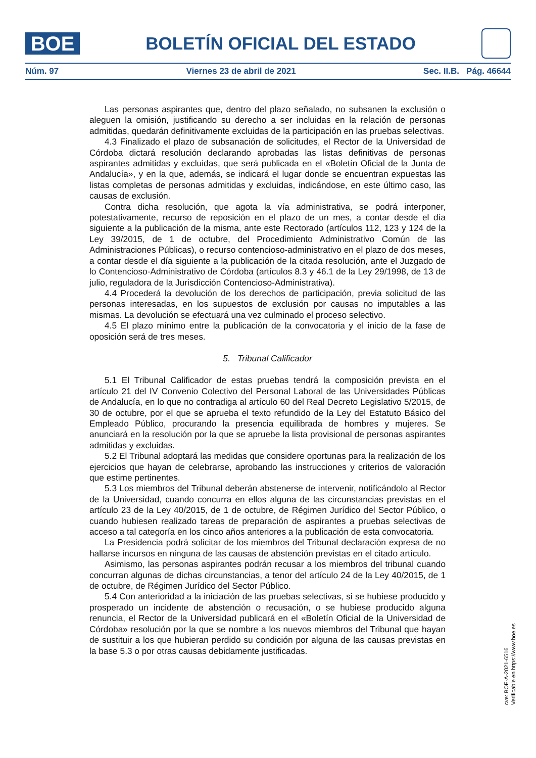BOE
BOLETÍN OFICIAL DEL ESTADO
Núm. 97 Viernes 23 de abril de 2021 Sec. II.B. Pág. 46644
Las personas aspirantes que, dentro del plazo señalado, no subsanen la exclusión o aleguen la omisión, justificando su derecho a ser incluidas en la relación de personas admitidas, quedarán definitivamente excluidas de la participación en las pruebas selectivas.
4.3 Finalizado el plazo de subsanación de solicitudes, el Rector de la Universidad de Córdoba dictará resolución declarando aprobadas las listas definitivas de personas aspirantes admitidas y excluidas, que será publicada en el «Boletín Oficial de la Junta de Andalucía», y en la que, además, se indicará el lugar donde se encuentran expuestas las listas completas de personas admitidas y excluidas, indicándose, en este último caso, las causas de exclusión.
Contra dicha resolución, que agota la vía administrativa, se podrá interponer, potestativamente, recurso de reposición en el plazo de un mes, a contar desde el día siguiente a la publicación de la misma, ante este Rectorado (artículos 112, 123 y 124 de la Ley 39/2015, de 1 de octubre, del Procedimiento Administrativo Común de las Administraciones Públicas), o recurso contencioso-administrativo en el plazo de dos meses, a contar desde el día siguiente a la publicación de la citada resolución, ante el Juzgado de lo Contencioso-Administrativo de Córdoba (artículos 8.3 y 46.1 de la Ley 29/1998, de 13 de julio, reguladora de la Jurisdicción Contencioso-Administrativa).
4.4 Procederá la devolución de los derechos de participación, previa solicitud de las personas interesadas, en los supuestos de exclusión por causas no imputables a las mismas. La devolución se efectuará una vez culminado el proceso selectivo.
4.5 El plazo mínimo entre la publicación de la convocatoria y el inicio de la fase de oposición será de tres meses.
5. Tribunal Calificador
5.1 El Tribunal Calificador de estas pruebas tendrá la composición prevista en el artículo 21 del IV Convenio Colectivo del Personal Laboral de las Universidades Públicas de Andalucía, en lo que no contradiga al artículo 60 del Real Decreto Legislativo 5/2015, de 30 de octubre, por el que se aprueba el texto refundido de la Ley del Estatuto Básico del Empleado Público, procurando la presencia equilibrada de hombres y mujeres. Se anunciará en la resolución por la que se apruebe la lista provisional de personas aspirantes admitidas y excluidas.
5.2 El Tribunal adoptará las medidas que considere oportunas para la realización de los ejercicios que hayan de celebrarse, aprobando las instrucciones y criterios de valoración que estime pertinentes.
5.3 Los miembros del Tribunal deberán abstenerse de intervenir, notificándolo al Rector de la Universidad, cuando concurra en ellos alguna de las circunstancias previstas en el artículo 23 de la Ley 40/2015, de 1 de octubre, de Régimen Jurídico del Sector Público, o cuando hubiesen realizado tareas de preparación de aspirantes a pruebas selectivas de acceso a tal categoría en los cinco años anteriores a la publicación de esta convocatoria.
La Presidencia podrá solicitar de los miembros del Tribunal declaración expresa de no hallarse incursos en ninguna de las causas de abstención previstas en el citado artículo.
Asimismo, las personas aspirantes podrán recusar a los miembros del tribunal cuando concurran algunas de dichas circunstancias, a tenor del artículo 24 de la Ley 40/2015, de 1 de octubre, de Régimen Jurídico del Sector Público.
5.4 Con anterioridad a la iniciación de las pruebas selectivas, si se hubiese producido y prosperado un incidente de abstención o recusación, o se hubiese producido alguna renuncia, el Rector de la Universidad publicará en el «Boletín Oficial de la Universidad de Córdoba» resolución por la que se nombre a los nuevos miembros del Tribunal que hayan de sustituir a los que hubieran perdido su condición por alguna de las causas previstas en la base 5.3 o por otras causas debidamente justificadas.
cve: BOE-A-2021-6516
Verificable en https://www.boe.es